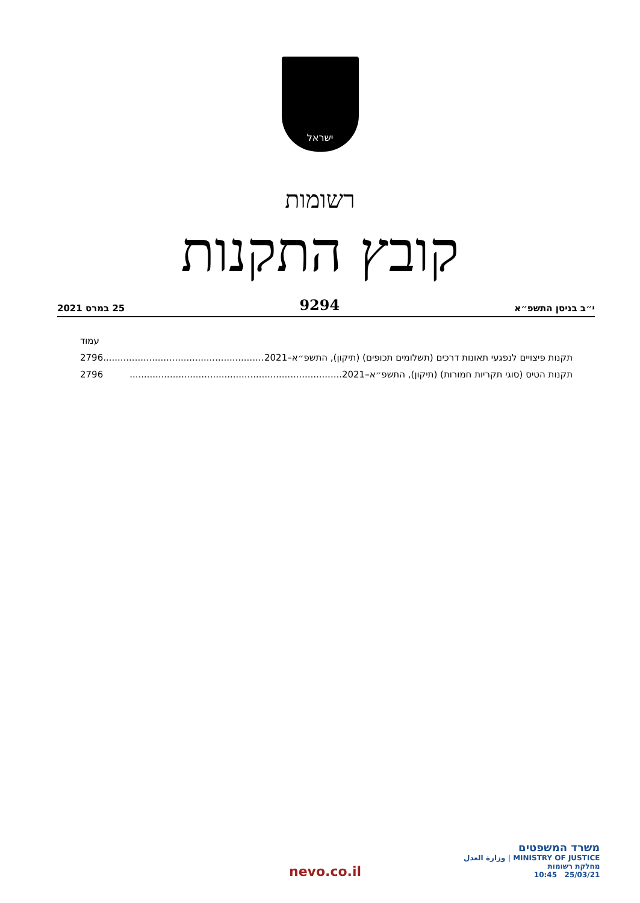ישראל
רשומות
קובץ התקנות
י״ב בניסן התשפ״א 9294 25 במרס 2021
עמוד
תקנות פיצויים לנפגעי תאונות דרכים (תשלומים תכופים) (תיקון), התשפ״א–2021.......................................................... 2796
תקנות הטיס (סוגי תקריות חמורות) (תיקון), התשפ״א–2021.......................................................................... 2796
nevo.co.il
משרד המשפטים
MINISTRY OF JUSTICE | وزارة العدل
מחלקת רשומות
25/03/21 10:45